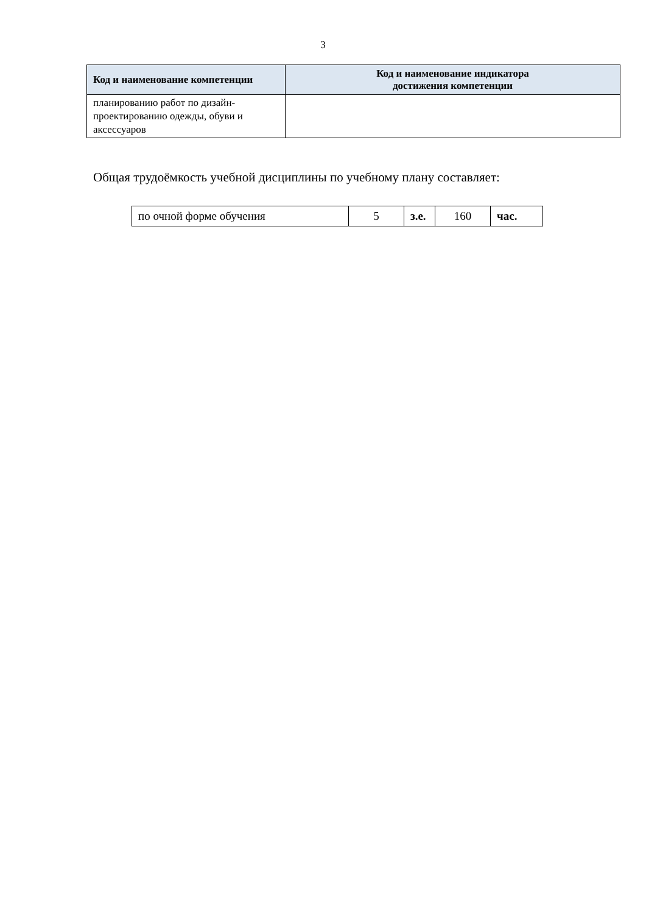3
| Код и наименование компетенции | Код и наименование индикатора достижения компетенции |
| --- | --- |
| планированию работ по дизайн-проектированию одежды, обуви и аксессуаров | |
Общая трудоёмкость учебной дисциплины по учебному плану составляет:
| по очной форме обучения | 5 | з.е. | 160 | час. |